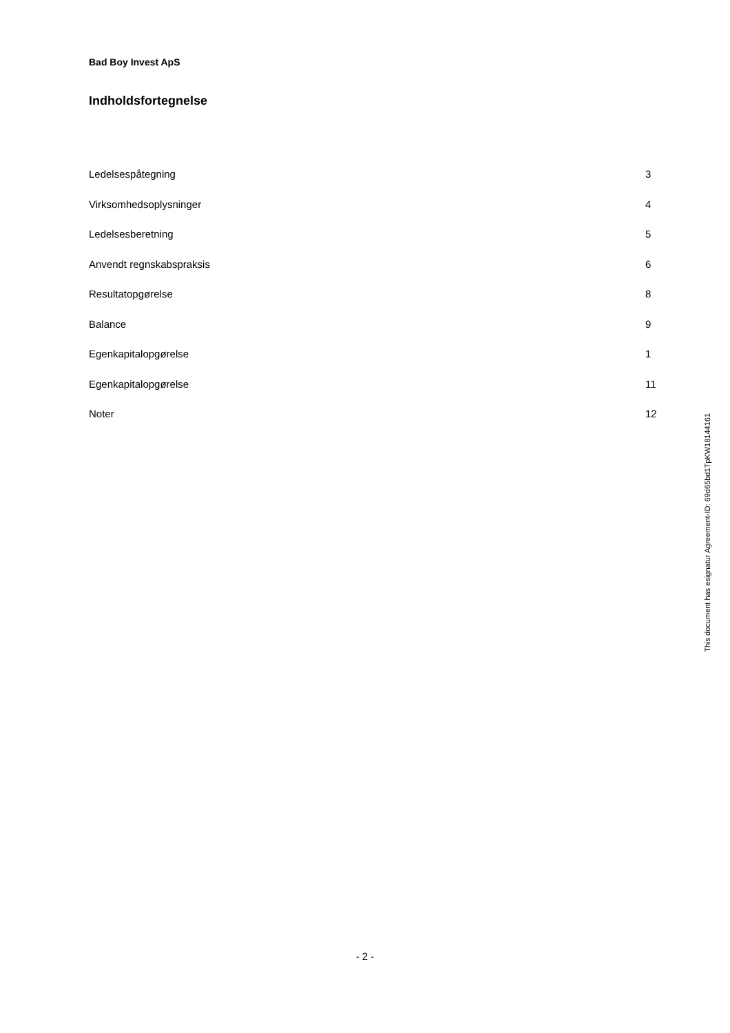Bad Boy Invest ApS
Indholdsfortegnelse
| Ledelsespåtegning | 3 |
| Virksomhedsoplysninger | 4 |
| Ledelsesberetning | 5 |
| Anvendt regnskabspraksis | 6 |
| Resultatopgørelse | 8 |
| Balance | 9 |
| Egenkapitalopgørelse | 1 |
| Egenkapitalopgørelse | 11 |
| Noter | 12 |
This document has esignatur Agreement-ID: 69d65bd1TpKW18144161
- 2 -